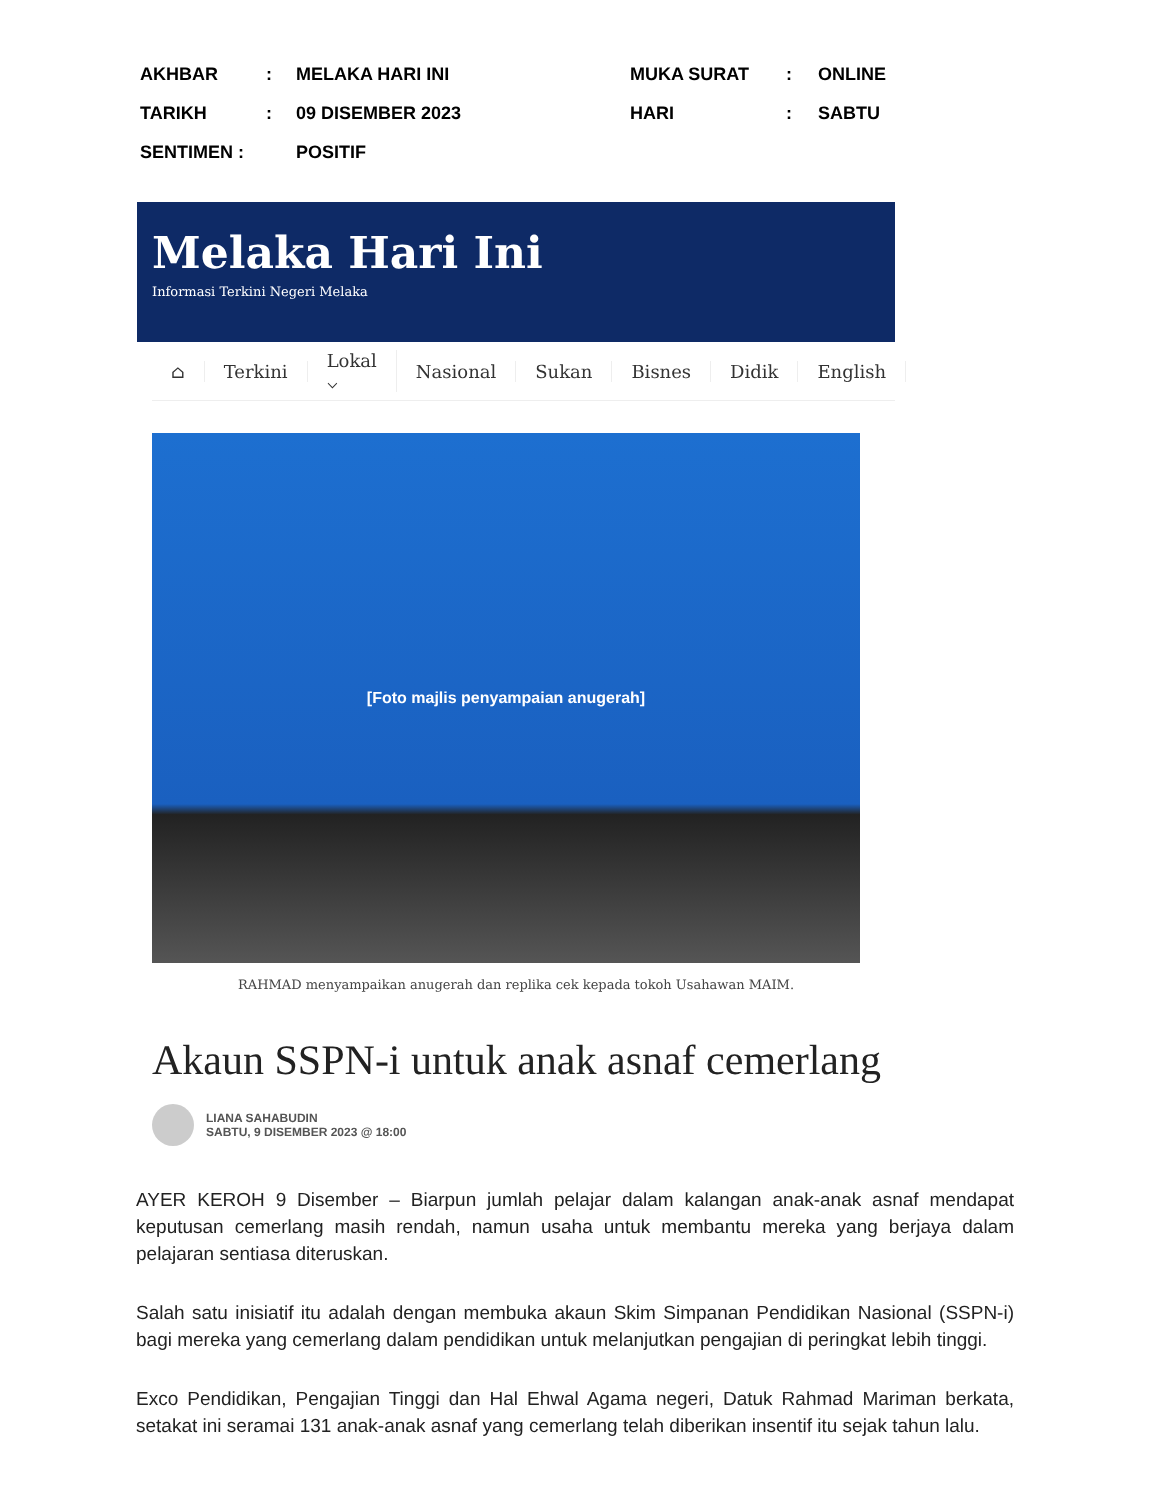| AKHBAR | : | MELAKA HARI INI | MUKA SURAT | : | ONLINE |
| TARIKH | : | 09 DISEMBER 2023 | HARI | : | SABTU |
| SENTIMEN : | | POSITIF | | | |
Melaka Hari Ini
Informasi Terkini Negeri Melaka
⌂ Terkini Lokal ⌵ Nasional Sukan Bisnes Didik English
[Foto majlis penyampaian anugerah]
RAHMAD menyampaikan anugerah dan replika cek kepada tokoh Usahawan MAIM.
Akaun SSPN-i untuk anak asnaf cemerlang
LIANA SAHABUDIN
SABTU, 9 DISEMBER 2023 @ 18:00
AYER KEROH 9 Disember – Biarpun jumlah pelajar dalam kalangan anak-anak asnaf mendapat keputusan cemerlang masih rendah, namun usaha untuk membantu mereka yang berjaya dalam pelajaran sentiasa diteruskan.
Salah satu inisiatif itu adalah dengan membuka akaun Skim Simpanan Pendidikan Nasional (SSPN-i) bagi mereka yang cemerlang dalam pendidikan untuk melanjutkan pengajian di peringkat lebih tinggi.
Exco Pendidikan, Pengajian Tinggi dan Hal Ehwal Agama negeri, Datuk Rahmad Mariman berkata, setakat ini seramai 131 anak-anak asnaf yang cemerlang telah diberikan insentif itu sejak tahun lalu.